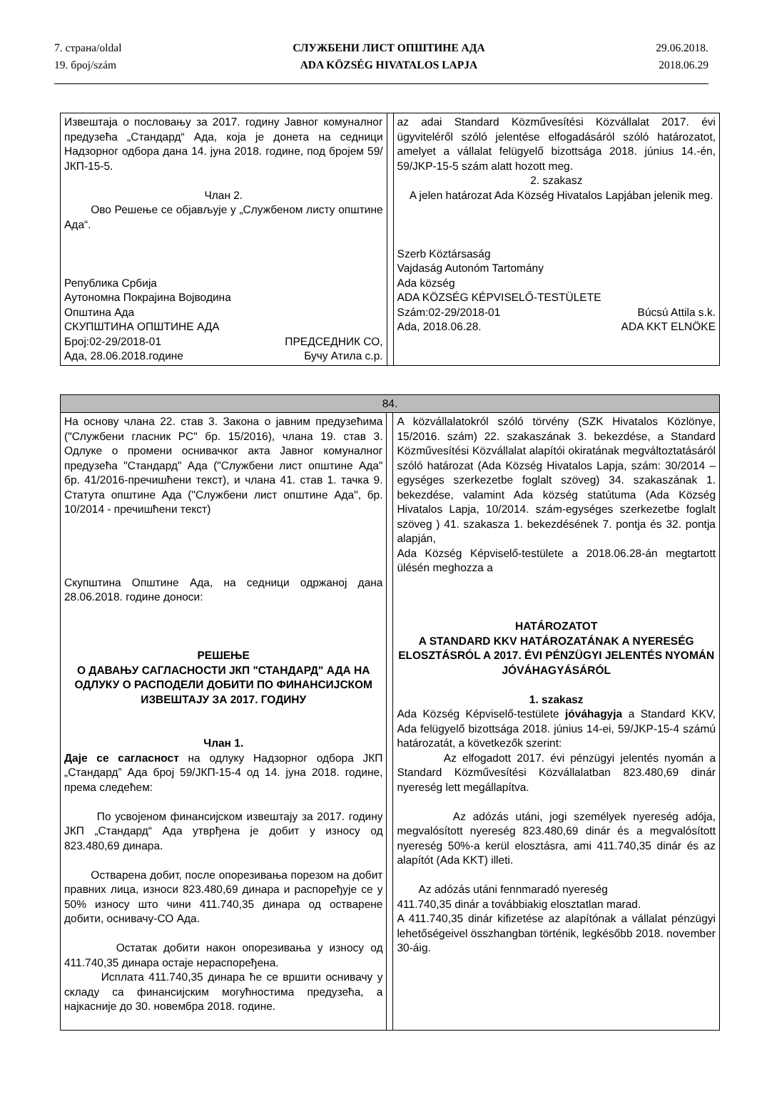7. страна/oldal
19. број/szám
СЛУЖБЕНИ ЛИСТ ОПШТИНЕ АДА
ADA KÖZSÉG HIVATALOS LAPJA
29.06.2018.
2018.06.29
| Извештаја о пословању за 2017. годину Јавног комуналног предузећа „Стандард“ Ада, која је донета на седници Надзорног одбора дана 14. јуна 2018. године, под бројем 59/ЈКП-15-5. Члан 2. Ово Решење се објављује у „Службеном листу општине Ада“. Република Србија Аутономна Покрајина Војводина Општина Ада СКУПШТИНА ОПШТИНЕ АДА Број:02-29/2018-01 ПРЕДСЕДНИК СО, Ада, 28.06.2018.године Бучу Атила с.р. | | az adai Standard Közművesítési Közvállalat 2017. évi ügyviteléről szóló jelentése elfogadásáról szóló határozatot, amelyet a vállalat felügyelő bizottsága 2018. június 14.-én, 59/JKP-15-5 szám alatt hozott meg. 2. szakasz A jelen határozat Ada Község Hivatalos Lapjában jelenik meg. Szerb Köztársaság Vajdaság Autonóm Tartomány Ada község ADA KÖZSÉG KÉPVISELŐ-TESTÜLETE Szám:02-29/2018-01 Búcsú Attila s.k. Ada, 2018.06.28. ADA KKT ELNÖKE |
| 84. | | |
| На основу члана 22. став 3. Закона о јавним предузећима ("Службени гласник РС" бр. 15/2016), члана 19. став 3. Одлуке о промени оснивачког акта Јавног комуналног предузећа "Стандард" Ада ("Службени лист општине Ада" бр. 41/2016-пречишћени текст), и члана 41. став 1. тачка 9. Статута општине Ада ("Службени лист општине Ада", бр. 10/2014 - пречишћени текст) Скупштина Општине Ада, на седници одржаној дана 28.06.2018. године доноси: РЕШЕЊЕ О ДАВАЊУ САГЛАСНОСТИ ЈКП "СТАНДАРД" АДА НА ОДЛУКУ О РАСПОДЕЛИ ДОБИТИ ПО ФИНАНСИЈСКОМ ИЗВЕШТАЈУ ЗА 2017. ГОДИНУ Члан 1. Даје се сагласност на одлуку Надзорног одбора ЈКП „Стандард” Ада број 59/ЈКП-15-4 од 14. јуна 2018. године, према следећем: По усвојеном финансијском извештају за 2017. годину ЈКП „Стандард“ Ада утврђена је добит у износу од 823.480,69 динара. Остварена добит, после опорезивања порезом на добит правних лица, износи 823.480,69 динара и распоређује се у 50% износу што чини 411.740,35 динара од остварене добити, оснивачу-СО Ада. Остатак добити након опорезивања у износу од 411.740,35 динара остаје нераспоређена. Исплата 411.740,35 динара ће се вршити оснивачу у складу са финансијским могућностима предузећа, а најкасније до 30. новембра 2018. године. | | A közvállalatokról szóló törvény (SZK Hivatalos Közlönye, 15/2016. szám) 22. szakaszának 3. bekezdése, a Standard Közművesítési Közvállalat alapítói okiratának megváltoztatásáról szóló határozat (Ada Község Hivatalos Lapja, szám: 30/2014 – egységes szerkezetbe foglalt szöveg) 34. szakaszának 1. bekezdése, valamint Ada község statútuma (Ada Község Hivatalos Lapja, 10/2014. szám-egységes szerkezetbe foglalt szöveg ) 41. szakasza 1. bekezdésének 7. pontja és 32. pontja alapján, Ada Község Képviselő-testülete a 2018.06.28-án megtartott ülésén meghozza a HATÁROZATOT A STANDARD KKV HATÁROZATÁNAK A NYERESÉG ELOSZTÁSRÓL A 2017. ÉVI PÉNZÜGYI JELENTÉS NYOMÁN JÓVÁHAGYÁSÁRÓL 1. szakasz Ada Község Képviselő-testülete jóváhagyja a Standard KKV, Ada felügyelő bizottsága 2018. június 14-ei, 59/JKP-15-4 számú határozatát, a következők szerint: Az elfogadott 2017. évi pénzügyi jelentés nyomán a Standard Közművesítési Közvállalatban 823.480,69 dinár nyereség lett megállapítva. Az adózás utáni, jogi személyek nyereség adója, megvalósított nyereség 823.480,69 dinár és a megvalósított nyereség 50%-a kerül elosztásra, ami 411.740,35 dinár és az alapítót (Ada KKT) illeti. Az adózás utáni fennmaradó nyereség 411.740,35 dinár a továbbiakig elosztatlan marad. A 411.740,35 dinár kifizetése az alapítónak a vállalat pénzügyi lehetőségeivel összhangban történik, legkésőbb 2018. november 30-áig. |